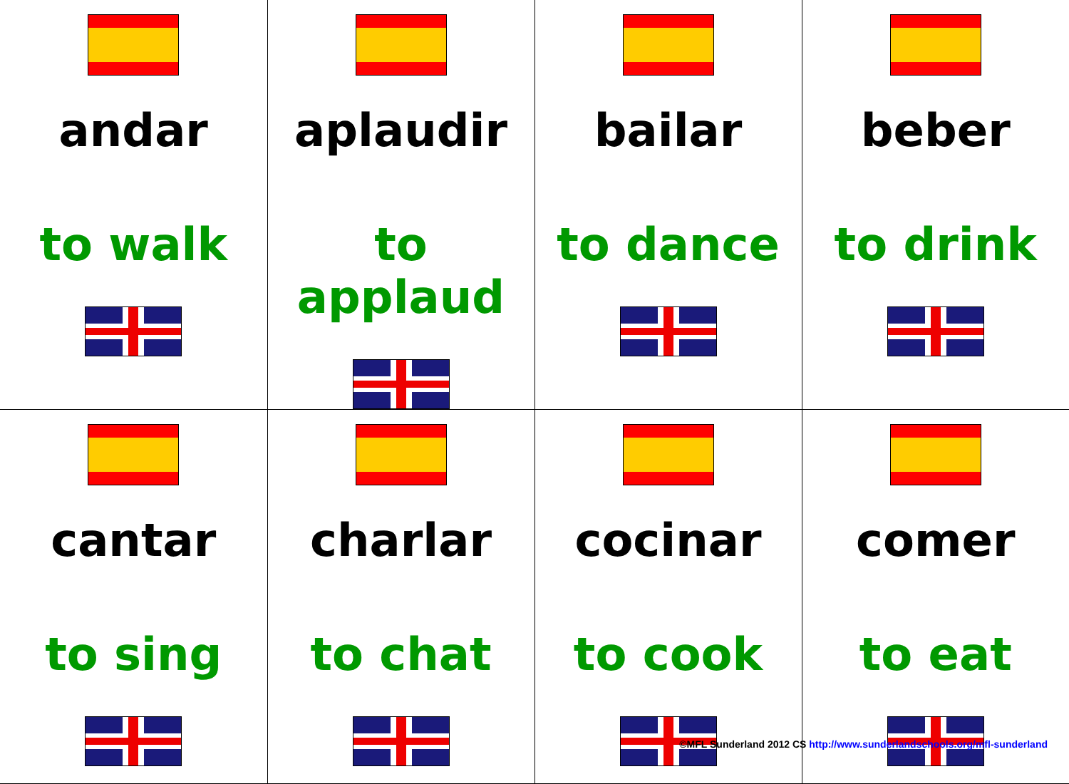| andar to walk | aplaudir to applaud | bailar to dance | beber to drink |
| cantar to sing | charlar to chat | cocinar to cook | comer to eat |
©MFL Sunderland 2012 CS http://www.sunderlandschools.org/mfl-sunderland